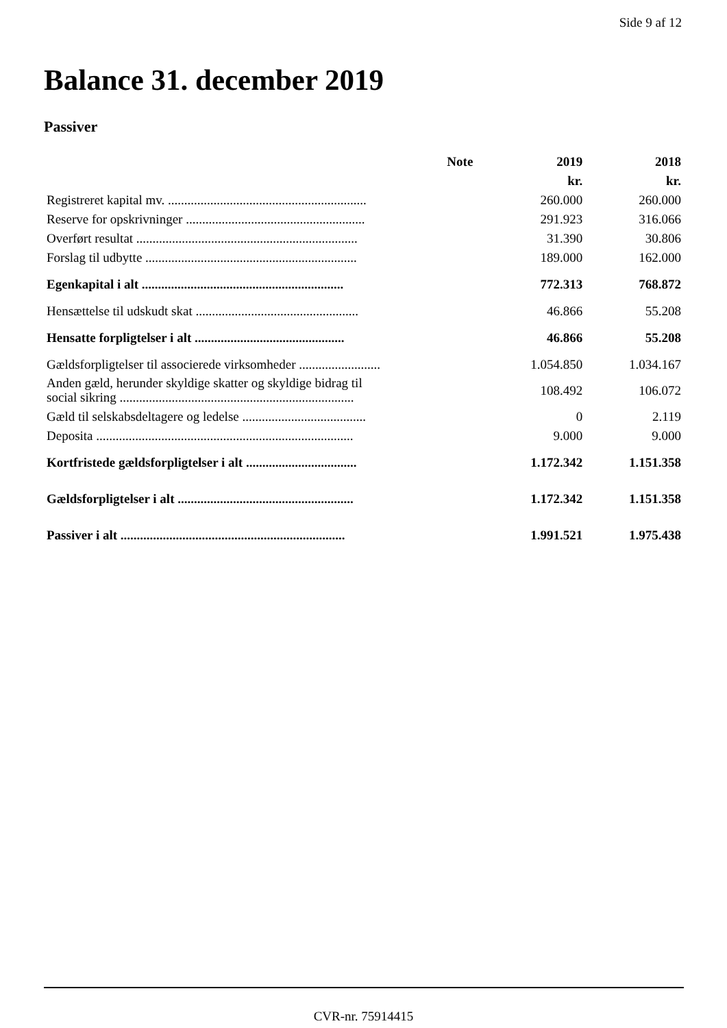Side 9 af 12
Balance 31. december 2019
Passiver
| | Note | 2019 | 2018 |
| --- | --- | --- | --- |
| | | kr. | kr. |
| Registreret kapital mv. ............................................................. | | 260.000 | 260.000 |
| Reserve for opskrivninger ....................................................... | | 291.923 | 316.066 |
| Overført resultat .................................................................... | | 31.390 | 30.806 |
| Forslag til udbytte ................................................................. | | 189.000 | 162.000 |
| Egenkapital i alt .............................................................. | | 772.313 | 768.872 |
| Hensættelse til udskudt skat .................................................. | | 46.866 | 55.208 |
| Hensatte forpligtelser i alt .............................................. | | 46.866 | 55.208 |
| Gældsforpligtelser til associerede virksomheder ......................... | | 1.054.850 | 1.034.167 |
| Anden gæld, herunder skyldige skatter og skyldige bidrag til social sikring ........................................................................ | | 108.492 | 106.072 |
| Gæld til selskabsdeltagere og ledelse ...................................... | | 0 | 2.119 |
| Deposita ............................................................................... | | 9.000 | 9.000 |
| Kortfristede gældsforpligtelser i alt .................................. | | 1.172.342 | 1.151.358 |
| Gældsforpligtelser i alt ...................................................... | | 1.172.342 | 1.151.358 |
| Passiver i alt ..................................................................... | | 1.991.521 | 1.975.438 |
CVR-nr. 75914415